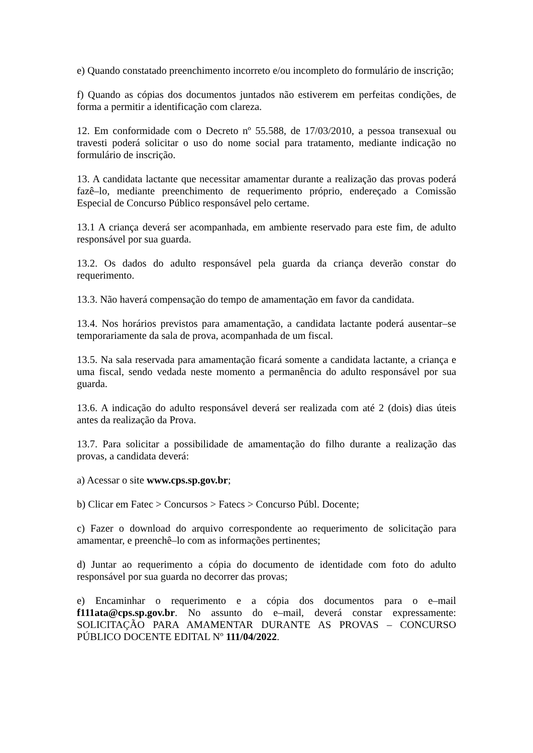e) Quando constatado preenchimento incorreto e/ou incompleto do formulário de inscrição;
f) Quando as cópias dos documentos juntados não estiverem em perfeitas condições, de forma a permitir a identificação com clareza.
12. Em conformidade com o Decreto nº 55.588, de 17/03/2010, a pessoa transexual ou travesti poderá solicitar o uso do nome social para tratamento, mediante indicação no formulário de inscrição.
13. A candidata lactante que necessitar amamentar durante a realização das provas poderá fazê–lo, mediante preenchimento de requerimento próprio, endereçado a Comissão Especial de Concurso Público responsável pelo certame.
13.1 A criança deverá ser acompanhada, em ambiente reservado para este fim, de adulto responsável por sua guarda.
13.2. Os dados do adulto responsável pela guarda da criança deverão constar do requerimento.
13.3. Não haverá compensação do tempo de amamentação em favor da candidata.
13.4. Nos horários previstos para amamentação, a candidata lactante poderá ausentar–se temporariamente da sala de prova, acompanhada de um fiscal.
13.5. Na sala reservada para amamentação ficará somente a candidata lactante, a criança e uma fiscal, sendo vedada neste momento a permanência do adulto responsável por sua guarda.
13.6. A indicação do adulto responsável deverá ser realizada com até 2 (dois) dias úteis antes da realização da Prova.
13.7. Para solicitar a possibilidade de amamentação do filho durante a realização das provas, a candidata deverá:
a) Acessar o site www.cps.sp.gov.br;
b) Clicar em Fatec > Concursos > Fatecs > Concurso Públ. Docente;
c) Fazer o download do arquivo correspondente ao requerimento de solicitação para amamentar, e preenchê–lo com as informações pertinentes;
d) Juntar ao requerimento a cópia do documento de identidade com foto do adulto responsável por sua guarda no decorrer das provas;
e) Encaminhar o requerimento e a cópia dos documentos para o e–mail f111ata@cps.sp.gov.br. No assunto do e–mail, deverá constar expressamente: SOLICITAÇÃO PARA AMAMENTAR DURANTE AS PROVAS – CONCURSO PÚBLICO DOCENTE EDITAL Nº 111/04/2022.